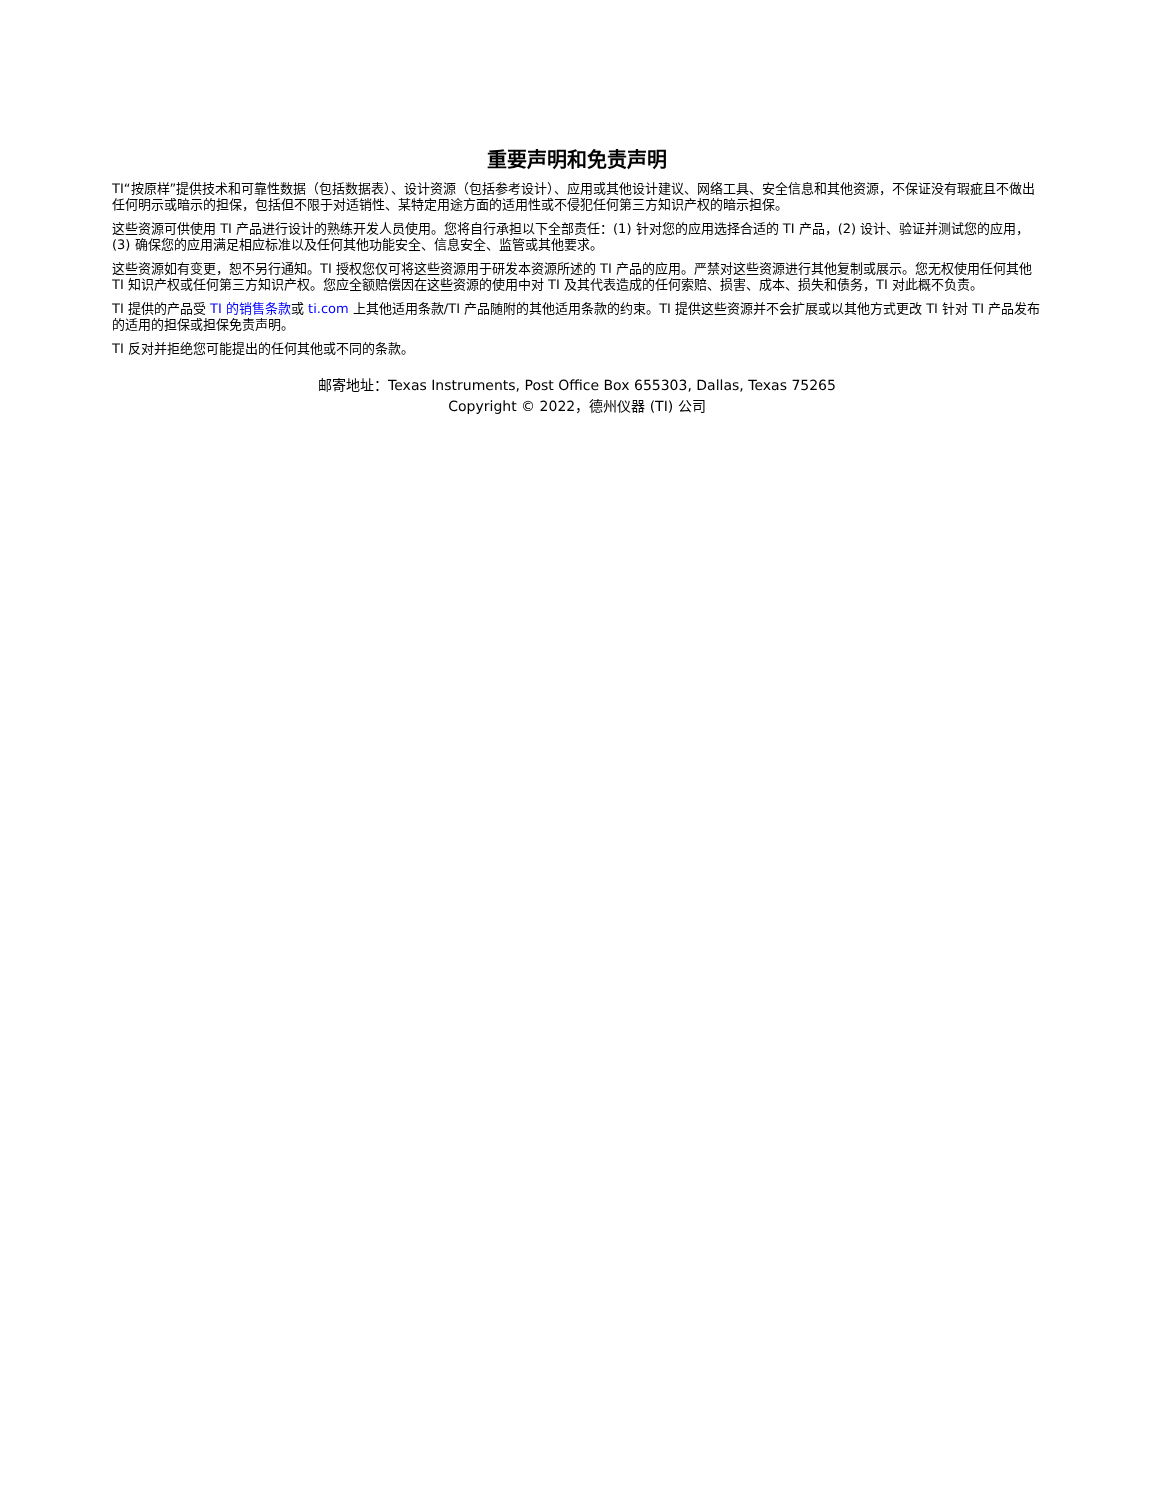重要声明和免责声明
TI“按原样”提供技术和可靠性数据（包括数据表）、设计资源（包括参考设计）、应用或其他设计建议、网络工具、安全信息和其他资源，不保证没有瑕疵且不做出任何明示或暗示的担保，包括但不限于对适销性、某特定用途方面的适用性或不侵犯任何第三方知识产权的暗示担保。
这些资源可供使用 TI 产品进行设计的熟练开发人员使用。您将自行承担以下全部责任：(1) 针对您的应用选择合适的 TI 产品，(2) 设计、验证并测试您的应用，(3) 确保您的应用满足相应标准以及任何其他功能安全、信息安全、监管或其他要求。
这些资源如有变更，恕不另行通知。TI 授权您仅可将这些资源用于研发本资源所述的 TI 产品的应用。严禁对这些资源进行其他复制或展示。您无权使用任何其他 TI 知识产权或任何第三方知识产权。您应全额赔偿因在这些资源的使用中对 TI 及其代表造成的任何索赔、损害、成本、损失和债务，TI 对此概不负责。
TI 提供的产品受 TI 的销售条款或 ti.com 上其他适用条款/TI 产品随附的其他适用条款的约束。TI 提供这些资源并不会扩展或以其他方式更改 TI 针对 TI 产品发布的适用的担保或担保免责声明。
TI 反对并拒绝您可能提出的任何其他或不同的条款。
邮寄地址：Texas Instruments, Post Office Box 655303, Dallas, Texas 75265
Copyright © 2022，德州仪器 (TI) 公司